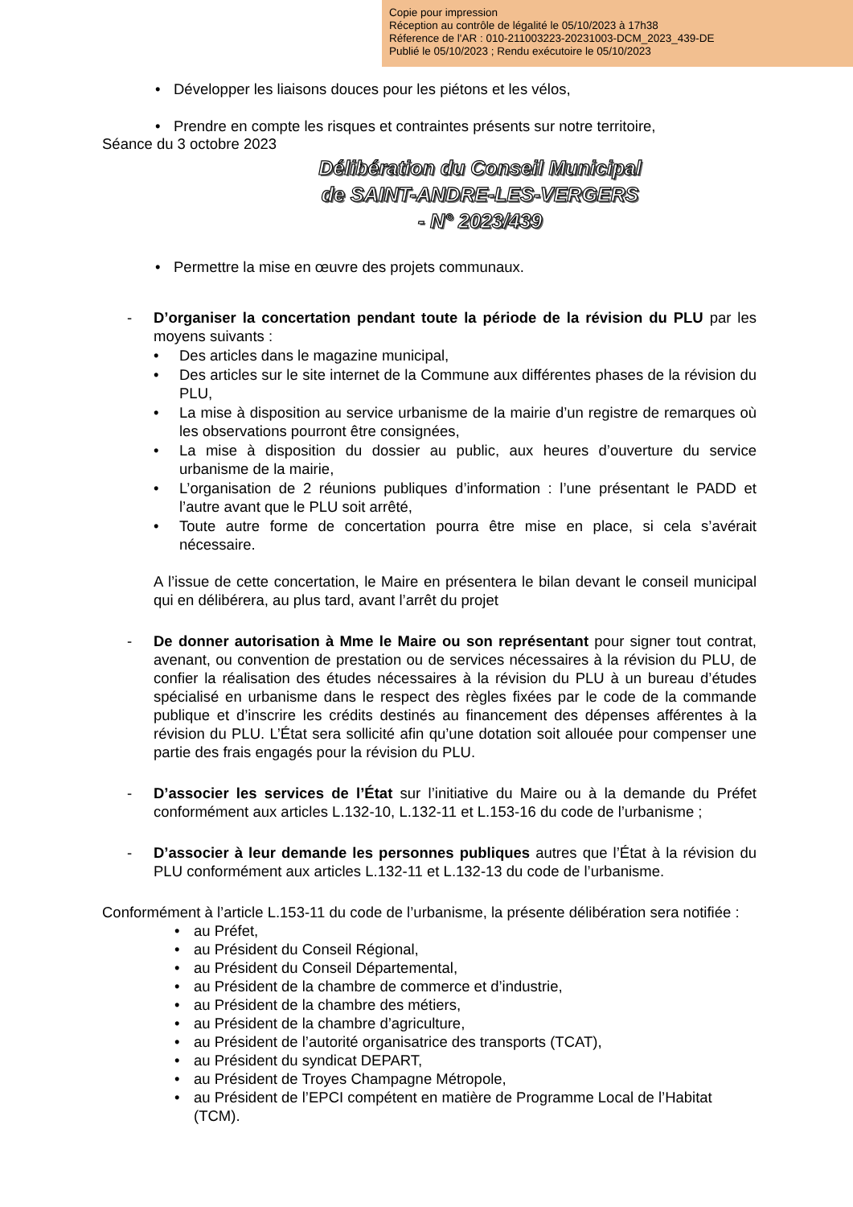Copie pour impression
Réception au contrôle de légalité le 05/10/2023 à 17h38
Réference de l'AR : 010-211003223-20231003-DCM_2023_439-DE
Publié le 05/10/2023 ; Rendu exécutoire le 05/10/2023
Développer les liaisons douces pour les piétons et les vélos,
Prendre en compte les risques et contraintes présents sur notre territoire,
Séance du 3 octobre 2023
Délibération du Conseil Municipal
de SAINT-ANDRE-LES-VERGERS
- N° 2023/439
Permettre la mise en œuvre des projets communaux.
- D’organiser la concertation pendant toute la période de la révision du PLU par les moyens suivants :
Des articles dans le magazine municipal,
Des articles sur le site internet de la Commune aux différentes phases de la révision du PLU,
La mise à disposition au service urbanisme de la mairie d’un registre de remarques où les observations pourront être consignées,
La mise à disposition du dossier au public, aux heures d’ouverture du service urbanisme de la mairie,
L’organisation de 2 réunions publiques d’information : l’une présentant le PADD et l’autre avant que le PLU soit arrêté,
Toute autre forme de concertation pourra être mise en place, si cela s’avérait nécessaire.
A l’issue de cette concertation, le Maire en présentera le bilan devant le conseil municipal qui en délibérera, au plus tard, avant l’arrêt du projet
- De donner autorisation à Mme le Maire ou son représentant pour signer tout contrat, avenant, ou convention de prestation ou de services nécessaires à la révision du PLU, de confier la réalisation des études nécessaires à la révision du PLU à un bureau d’études spécialisé en urbanisme dans le respect des règles fixées par le code de la commande publique et d’inscrire les crédits destinés au financement des dépenses afférentes à la révision du PLU. L’État sera sollicité afin qu’une dotation soit allouée pour compenser une partie des frais engagés pour la révision du PLU.
- D’associer les services de l’État sur l’initiative du Maire ou à la demande du Préfet conformément aux articles L.132-10, L.132-11 et L.153-16 du code de l’urbanisme ;
- D’associer à leur demande les personnes publiques autres que l’État à la révision du PLU conformément aux articles L.132-11 et L.132-13 du code de l’urbanisme.
Conformément à l’article L.153-11 du code de l’urbanisme, la présente délibération sera notifiée :
au Préfet,
au Président du Conseil Régional,
au Président du Conseil Départemental,
au Président de la chambre de commerce et d’industrie,
au Président de la chambre des métiers,
au Président de la chambre d’agriculture,
au Président de l’autorité organisatrice des transports (TCAT),
au Président du syndicat DEPART,
au Président de Troyes Champagne Métropole,
au Président de l’EPCI compétent en matière de Programme Local de l’Habitat (TCM).